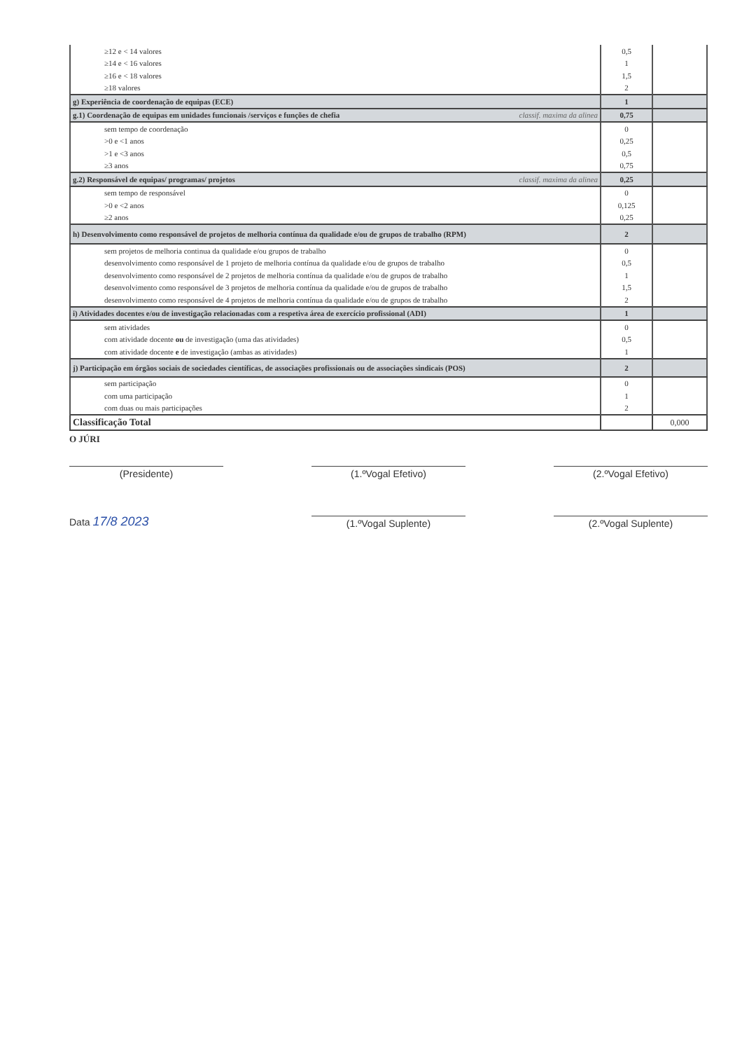| ≥12 e < 14 valores | 0,5 | |
| ≥14 e < 16 valores | 1 | |
| ≥16 e < 18 valores | 1,5 | |
| ≥18 valores | 2 | |
| g) Experiência de coordenação de equipas (ECE) | 1 | |
| g.1) Coordenação de equipas em unidades funcionais /serviços e funções de chefia classif. maxima da alinea | 0,75 | |
| sem tempo de coordenação | 0 | |
| >0 e <1 anos | 0,25 | |
| >1 e <3 anos | 0,5 | |
| ≥3 anos | 0,75 | |
| g.2) Responsável de equipas/ programas/ projetos classif. maxima da alinea | 0,25 | |
| sem tempo de responsável | 0 | |
| >0 e <2 anos | 0,125 | |
| ≥2 anos | 0,25 | |
| h) Desenvolvimento como responsável de projetos de melhoria contínua da qualidade e/ou de grupos de trabalho (RPM) | 2 | |
| sem projetos de melhoria continua da qualidade e/ou grupos de trabalho | 0 | |
| desenvolvimento como responsável de 1 projeto de melhoria contínua da qualidade e/ou de grupos de trabalho | 0,5 | |
| desenvolvimento como responsável de 2 projetos de melhoria contínua da qualidade e/ou de grupos de trabalho | 1 | |
| desenvolvimento como responsável de 3 projetos de melhoria contínua da qualidade e/ou de grupos de trabalho | 1,5 | |
| desenvolvimento como responsável de 4 projetos de melhoria contínua da qualidade e/ou de grupos de trabalho | 2 | |
| i) Atividades docentes e/ou de investigação relacionadas com a respetiva área de exercício profissional (ADI) | 1 | |
| sem atividades | 0 | |
| com atividade docente ou de investigação (uma das atividades) | 0,5 | |
| com atividade docente e de investigação (ambas as atividades) | 1 | |
| j) Participação em órgãos sociais de sociedades científicas, de associações profissionais ou de associações sindicais (POS) | 2 | |
| sem participação | 0 | |
| com uma participação | 1 | |
| com duas ou mais participações | 2 | |
| Classificação Total | | 0,000 |
O JÚRI
(Presidente) (1.ºVogal Efetivo) (2.ºVogal Efetivo)
Data 17/8 2023
(1.ºVogal Suplente)
(2.ºVogal Suplente)